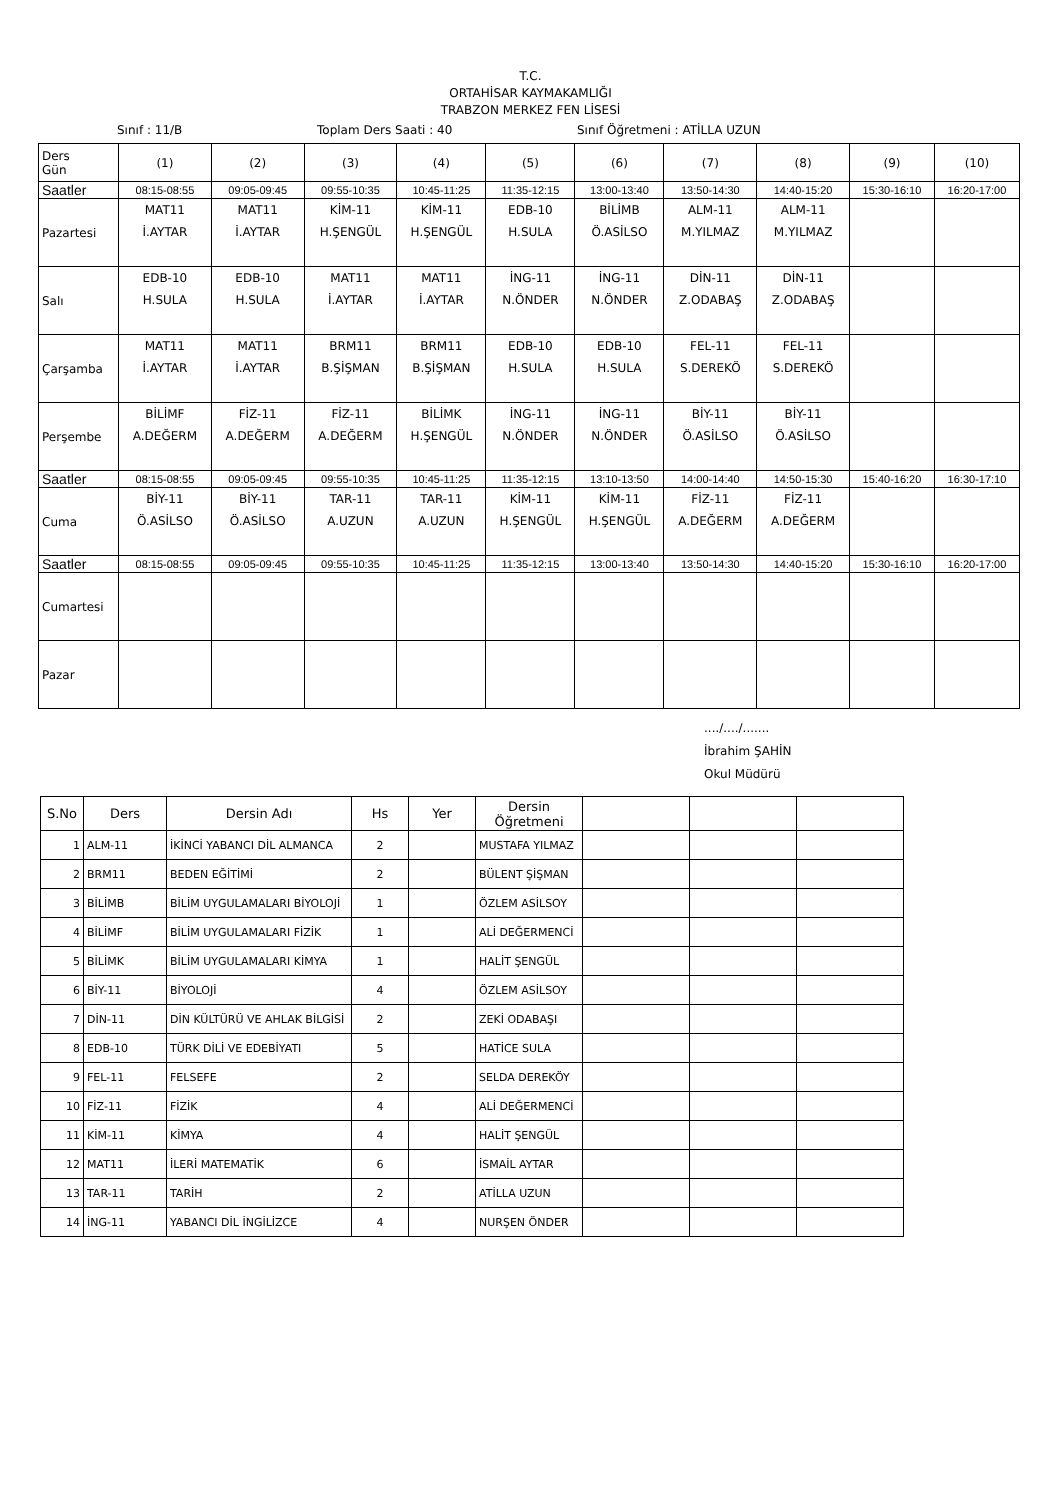T.C.
ORTAHİSAR KAYMAKAMLIĞI
TRABZON MERKEZ FEN LİSESİ
Sınıf : 11/B Toplam Ders Saati : 40 Sınıf Öğretmeni : ATİLLA UZUN
| Ders Gün | (1) | (2) | (3) | (4) | (5) | (6) | (7) | (8) | (9) | (10) |
| Saatler | 08:15-08:55 | 09:05-09:45 | 09:55-10:35 | 10:45-11:25 | 11:35-12:15 | 13:00-13:40 | 13:50-14:30 | 14:40-15:20 | 15:30-16:10 | 16:20-17:00 |
| Pazartesi | MAT11 İ.AYTAR | MAT11 İ.AYTAR | KİM-11 H.ŞENGÜL | KİM-11 H.ŞENGÜL | EDB-10 H.SULA | BİLİMB Ö.ASİLSO | ALM-11 M.YILMAZ | ALM-11 M.YILMAZ | | |
| Salı | EDB-10 H.SULA | EDB-10 H.SULA | MAT11 İ.AYTAR | MAT11 İ.AYTAR | İNG-11 N.ÖNDER | İNG-11 N.ÖNDER | DİN-11 Z.ODABAŞ | DİN-11 Z.ODABAŞ | | |
| Çarşamba | MAT11 İ.AYTAR | MAT11 İ.AYTAR | BRM11 B.ŞİŞMAN | BRM11 B.ŞİŞMAN | EDB-10 H.SULA | EDB-10 H.SULA | FEL-11 S.DEREKÖ | FEL-11 S.DEREKÖ | | |
| Perşembe | BİLİMF A.DEĞERM | FİZ-11 A.DEĞERM | FİZ-11 A.DEĞERM | BİLİMK H.ŞENGÜL | İNG-11 N.ÖNDER | İNG-11 N.ÖNDER | BİY-11 Ö.ASİLSO | BİY-11 Ö.ASİLSO | | |
| Saatler | 08:15-08:55 | 09:05-09:45 | 09:55-10:35 | 10:45-11:25 | 11:35-12:15 | 13:10-13:50 | 14:00-14:40 | 14:50-15:30 | 15:40-16:20 | 16:30-17:10 |
| Cuma | BİY-11 Ö.ASİLSO | BİY-11 Ö.ASİLSO | TAR-11 A.UZUN | TAR-11 A.UZUN | KİM-11 H.ŞENGÜL | KİM-11 H.ŞENGÜL | FİZ-11 A.DEĞERM | FİZ-11 A.DEĞERM | | |
| Saatler | 08:15-08:55 | 09:05-09:45 | 09:55-10:35 | 10:45-11:25 | 11:35-12:15 | 13:00-13:40 | 13:50-14:30 | 14:40-15:20 | 15:30-16:10 | 16:20-17:00 |
| Cumartesi | | | | | | | | | | |
| Pazar | | | | | | | | | | |
..../..../.......
İbrahim ŞAHİN
Okul Müdürü
| S.No | Ders | Dersin Adı | Hs | Yer | Dersin Öğretmeni | | | |
| --- | --- | --- | --- | --- | --- | --- | --- | --- |
| 1 | ALM-11 | İKİNCİ YABANCI DİL ALMANCA | 2 | | MUSTAFA YILMAZ | | | |
| 2 | BRM11 | BEDEN EĞİTİMİ | 2 | | BÜLENT ŞİŞMAN | | | |
| 3 | BİLİMB | BİLİM UYGULAMALARI BİYOLOJİ | 1 | | ÖZLEM ASİLSOY | | | |
| 4 | BİLİMF | BİLİM UYGULAMALARI FİZİK | 1 | | ALİ DEĞERMENCİ | | | |
| 5 | BİLİMK | BİLİM UYGULAMALARI KİMYA | 1 | | HALİT ŞENGÜL | | | |
| 6 | BİY-11 | BİYOLOJİ | 4 | | ÖZLEM ASİLSOY | | | |
| 7 | DİN-11 | DİN KÜLTÜRÜ VE AHLAK BİLGİSİ | 2 | | ZEKİ ODABAŞI | | | |
| 8 | EDB-10 | TÜRK DİLİ VE EDEBİYATI | 5 | | HATİCE SULA | | | |
| 9 | FEL-11 | FELSEFE | 2 | | SELDA DEREKÖY | | | |
| 10 | FİZ-11 | FİZİK | 4 | | ALİ DEĞERMENCİ | | | |
| 11 | KİM-11 | KİMYA | 4 | | HALİT ŞENGÜL | | | |
| 12 | MAT11 | İLERİ MATEMATİK | 6 | | İSMAİL AYTAR | | | |
| 13 | TAR-11 | TARİH | 2 | | ATİLLA UZUN | | | |
| 14 | İNG-11 | YABANCI DİL İNGİLİZCE | 4 | | NURŞEN ÖNDER | | | |